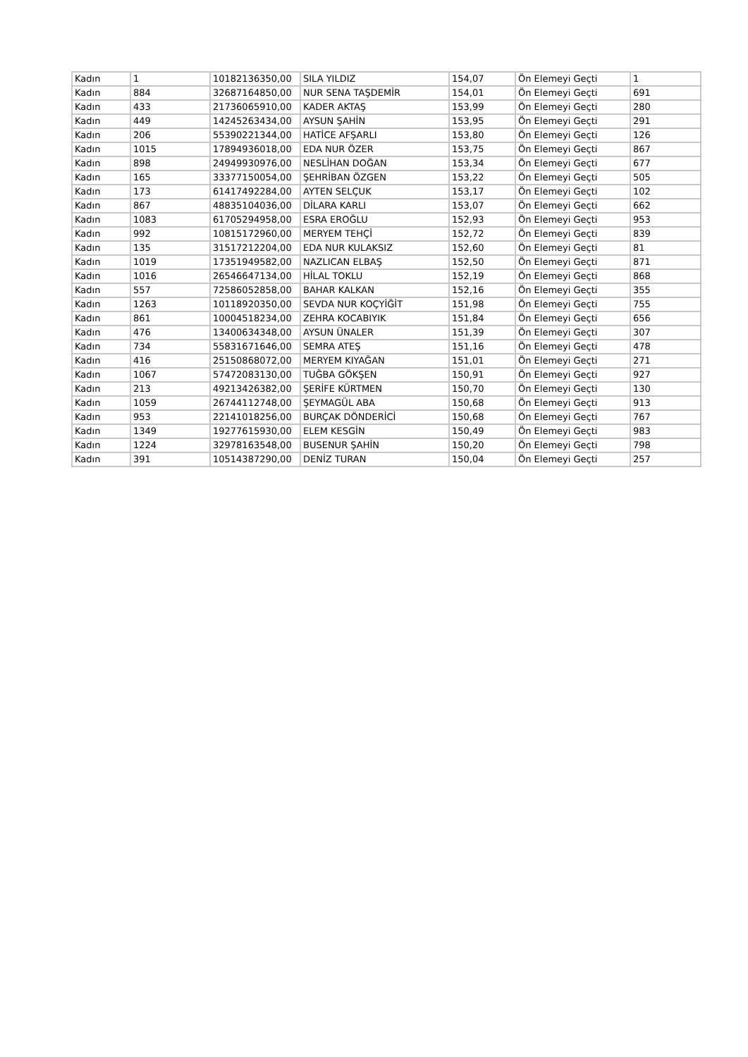| Kadın | 1 | 10182136350,00 | SILA YILDIZ | 154,07 | Ön Elemeyi Geçti | 1 |
| Kadın | 884 | 32687164850,00 | NUR SENA TAŞDEMİR | 154,01 | Ön Elemeyi Geçti | 691 |
| Kadın | 433 | 21736065910,00 | KADER AKTAŞ | 153,99 | Ön Elemeyi Geçti | 280 |
| Kadın | 449 | 14245263434,00 | AYSUN ŞAHİN | 153,95 | Ön Elemeyi Geçti | 291 |
| Kadın | 206 | 55390221344,00 | HATİCE AFŞARLI | 153,80 | Ön Elemeyi Geçti | 126 |
| Kadın | 1015 | 17894936018,00 | EDA NUR ÖZER | 153,75 | Ön Elemeyi Geçti | 867 |
| Kadın | 898 | 24949930976,00 | NESLİHAN DOĞAN | 153,34 | Ön Elemeyi Geçti | 677 |
| Kadın | 165 | 33377150054,00 | ŞEHRİBAN ÖZGEN | 153,22 | Ön Elemeyi Geçti | 505 |
| Kadın | 173 | 61417492284,00 | AYTEN SELÇUK | 153,17 | Ön Elemeyi Geçti | 102 |
| Kadın | 867 | 48835104036,00 | DİLARA KARLI | 153,07 | Ön Elemeyi Geçti | 662 |
| Kadın | 1083 | 61705294958,00 | ESRA EROĞLU | 152,93 | Ön Elemeyi Geçti | 953 |
| Kadın | 992 | 10815172960,00 | MERYEM TEHÇİ | 152,72 | Ön Elemeyi Geçti | 839 |
| Kadın | 135 | 31517212204,00 | EDA NUR KULAKSIZ | 152,60 | Ön Elemeyi Geçti | 81 |
| Kadın | 1019 | 17351949582,00 | NAZLICAN ELBAŞ | 152,50 | Ön Elemeyi Geçti | 871 |
| Kadın | 1016 | 26546647134,00 | HİLAL TOKLU | 152,19 | Ön Elemeyi Geçti | 868 |
| Kadın | 557 | 72586052858,00 | BAHAR KALKAN | 152,16 | Ön Elemeyi Geçti | 355 |
| Kadın | 1263 | 10118920350,00 | SEVDA NUR KOÇYİĞİT | 151,98 | Ön Elemeyi Geçti | 755 |
| Kadın | 861 | 10004518234,00 | ZEHRA KOCABIYIK | 151,84 | Ön Elemeyi Geçti | 656 |
| Kadın | 476 | 13400634348,00 | AYSUN ÜNALER | 151,39 | Ön Elemeyi Geçti | 307 |
| Kadın | 734 | 55831671646,00 | SEMRA ATEŞ | 151,16 | Ön Elemeyi Geçti | 478 |
| Kadın | 416 | 25150868072,00 | MERYEM KIYAĞAN | 151,01 | Ön Elemeyi Geçti | 271 |
| Kadın | 1067 | 57472083130,00 | TUĞBA GÖKŞEN | 150,91 | Ön Elemeyi Geçti | 927 |
| Kadın | 213 | 49213426382,00 | ŞERİFE KÜRTMEN | 150,70 | Ön Elemeyi Geçti | 130 |
| Kadın | 1059 | 26744112748,00 | ŞEYMAGÜL ABA | 150,68 | Ön Elemeyi Geçti | 913 |
| Kadın | 953 | 22141018256,00 | BURÇAK DÖNDERİCİ | 150,68 | Ön Elemeyi Geçti | 767 |
| Kadın | 1349 | 19277615930,00 | ELEM KESGİN | 150,49 | Ön Elemeyi Geçti | 983 |
| Kadın | 1224 | 32978163548,00 | BUSENUR ŞAHİN | 150,20 | Ön Elemeyi Geçti | 798 |
| Kadın | 391 | 10514387290,00 | DENİZ TURAN | 150,04 | Ön Elemeyi Geçti | 257 |